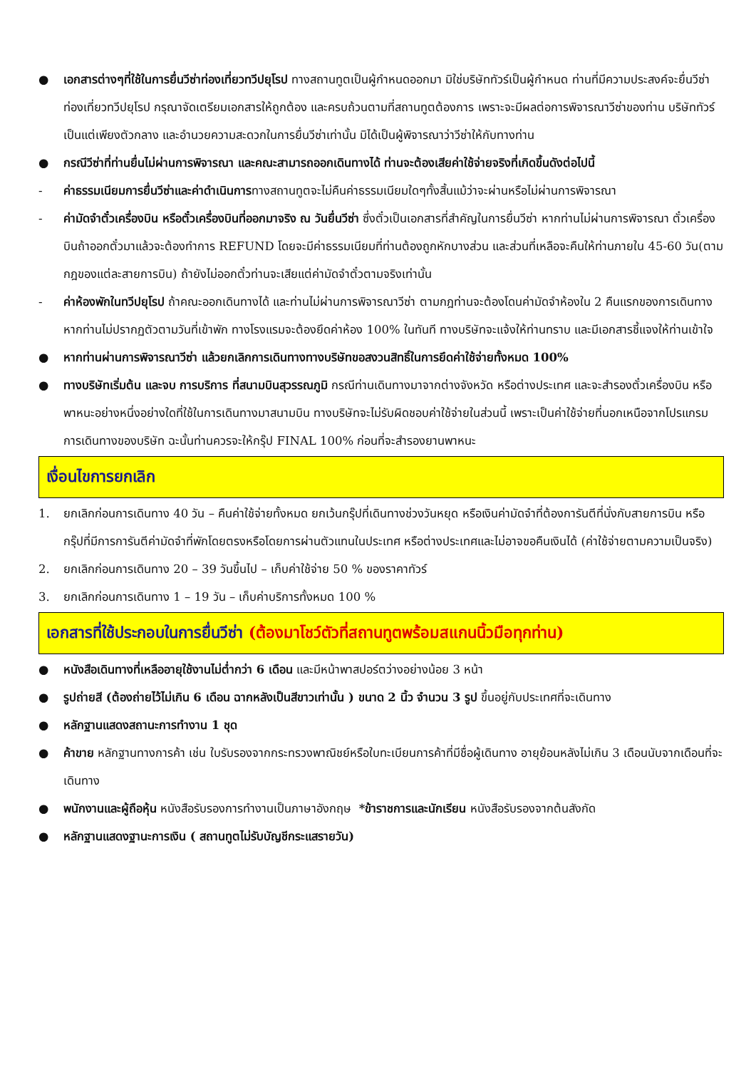● เอกสารต่างๆที่ใช้ในการยื่นวีซ่าท่องเที่ยวทวีปยุโรป ทางสถานทูตเป็นผู้กำหนดออกมา มิใช่บริษัททัวร์เป็นผู้กำหนด ท่านที่มีความประสงค์จะยื่นวีซ่าท่องเที่ยวทวีปยุโรป กรุณาจัดเตรียมเอกสารให้ถูกต้อง และครบถ้วนตามที่สถานทูตต้องการ เพราะจะมีผลต่อการพิจารณาวีซ่าของท่าน บริษัททัวร์เป็นแต่เพียงตัวกลาง และอำนวยความสะดวกในการยื่นวีซ่าเท่านั้น มิได้เป็นผู้พิจารณาว่าวีซ่าให้กับทางท่าน
● กรณีวีซ่าที่ท่านยื่นไม่ผ่านการพิจารณา และคณะสามารถออกเดินทางได้ ท่านจะต้องเสียค่าใช้จ่ายจริงที่เกิดขึ้นดังต่อไปนี้
- ค่าธรรมเนียมการยื่นวีซ่าและค่าดำเนินการทางสถานทูตจะไม่คืนค่าธรรมเนียมใดๆทั้งสิ้นแม้ว่าจะผ่านหรือไม่ผ่านการพิจารณา
- ค่ามัดจำตั๋วเครื่องบิน หรือตั๋วเครื่องบินที่ออกมาจริง ณ วันยื่นวีซ่า ซึ่งตั๋วเป็นเอกสารที่สำคัญในการยื่นวีซ่า หากท่านไม่ผ่านการพิจารณา ตั๋วเครื่องบินถ้าออกตั๋วมาแล้วจะต้องทำการ REFUND โดยจะมีค่าธรรมเนียมที่ท่านต้องถูกหักบางส่วน และส่วนที่เหลือจะคืนให้ท่านภายใน 45-60 วัน(ตามกฎของแต่ละสายการบิน) ถ้ายังไม่ออกตั๋วท่านจะเสียแต่ค่ามัดจำตั๋วตามจริงเท่านั้น
- ค่าห้องพักในทวีปยุโรป ถ้าคณะออกเดินทางได้ และท่านไม่ผ่านการพิจารณาวีซ่า ตามกฎท่านจะต้องโดนค่ามัดจำห้องใน 2 คืนแรกของการเดินทางหากท่านไม่ปรากฏตัวตามวันที่เข้าพัก ทางโรงแรมจะต้องยึดค่าห้อง 100% ในทันที ทางบริษัทจะแจ้งให้ท่านทราบ และมีเอกสารชี้แจงให้ท่านเข้าใจ
● หากท่านผ่านการพิจารณาวีซ่า แล้วยกเลิกการเดินทางทางบริษัทขอสงวนสิทธิ์ในการยึดค่าใช้จ่ายทั้งหมด 100%
● ทางบริษัทเริ่มต้น และจบ การบริการ ที่สนามบินสุวรรณภูมิ กรณีท่านเดินทางมาจากต่างจังหวัด หรือต่างประเทศ และจะสำรองตั๋วเครื่องบิน หรือพาหนะอย่างหนึ่งอย่างใดที่ใช้ในการเดินทางมาสนามบิน ทางบริษัทจะไม่รับผิดชอบค่าใช้จ่ายในส่วนนี้ เพราะเป็นค่าใช้จ่ายที่นอกเหนือจากโปรแกรมการเดินทางของบริษัท ฉะนั้นท่านควรจะให้กรุ๊ป FINAL 100% ก่อนที่จะสำรองยานพาหนะ
เงื่อนไขการยกเลิก
1. ยกเลิกก่อนการเดินทาง 40 วัน – คืนค่าใช้จ่ายทั้งหมด ยกเว้นกรุ๊ปที่เดินทางช่วงวันหยุด หรือเงินค่ามัดจำที่ต้องการันตีที่นั่งกับสายการบิน หรือ กรุ๊ปที่มีการการันตีค่ามัดจำที่พักโดยตรงหรือโดยการผ่านตัวแทนในประเทศ หรือต่างประเทศและไม่อาจขอคืนเงินได้ (ค่าใช้จ่ายตามความเป็นจริง)
2. ยกเลิกก่อนการเดินทาง 20 – 39 วันขึ้นไป – เก็บค่าใช้จ่าย 50 % ของราคาทัวร์
3. ยกเลิกก่อนการเดินทาง 1 – 19 วัน – เก็บค่าบริการทั้งหมด 100 %
เอกสารที่ใช้ประกอบในการยื่นวีซ่า (ต้องมาโชว์ตัวที่สถานทูตพร้อมสแกนนิ้วมือทุกท่าน)
● หนังสือเดินทางที่เหลืออายุใช้งานไม่ต่ำกว่า 6 เดือน และมีหน้าพาสปอร์ตว่างอย่างน้อย 3 หน้า
● รูปถ่ายสี (ต้องถ่ายไว้ไม่เกิน 6 เดือน ฉากหลังเป็นสีขาวเท่านั้น ) ขนาด 2 นิ้ว จำนวน 3 รูป ขึ้นอยู่กับประเทศที่จะเดินทาง
● หลักฐานแสดงสถานะการทำงาน 1 ชุด
● ค้าขาย หลักฐานทางการค้า เช่น ใบรับรองจากกระทรวงพาณิชย์หรือใบทะเบียนการค้าที่มีชื่อผู้เดินทาง อายุย้อนหลังไม่เกิน 3 เดือนนับจากเดือนที่จะเดินทาง
● พนักงานและผู้ถือหุ้น หนังสือรับรองการทำงานเป็นภาษาอังกฤษ *ข้าราชการและนักเรียน หนังสือรับรองจากต้นสังกัด
● หลักฐานแสดงฐานะการเงิน ( สถานทูตไม่รับบัญชีกระแสรายวัน)